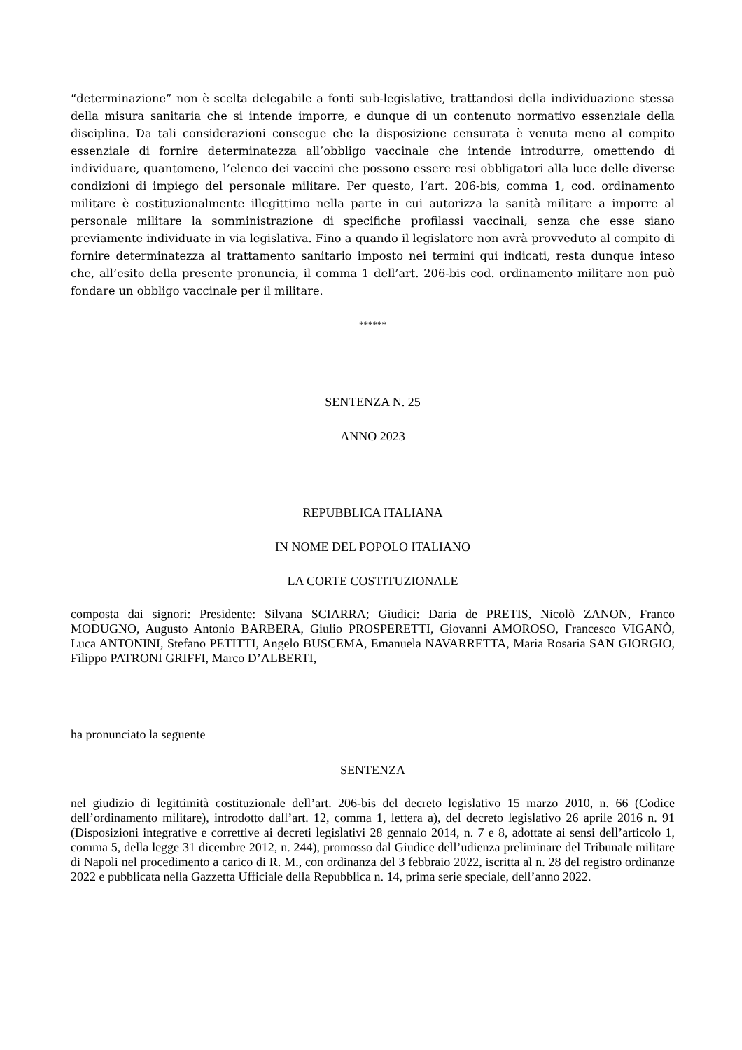“determinazione” non è scelta delegabile a fonti sub-legislative, trattandosi della individuazione stessa della misura sanitaria che si intende imporre, e dunque di un contenuto normativo essenziale della disciplina. Da tali considerazioni consegue che la disposizione censurata è venuta meno al compito essenziale di fornire determinatezza all’obbligo vaccinale che intende introdurre, omettendo di individuare, quantomeno, l’elenco dei vaccini che possono essere resi obbligatori alla luce delle diverse condizioni di impiego del personale militare. Per questo, l’art. 206-bis, comma 1, cod. ordinamento militare è costituzionalmente illegittimo nella parte in cui autorizza la sanità militare a imporre al personale militare la somministrazione di specifiche profilassi vaccinali, senza che esse siano previamente individuate in via legislativa. Fino a quando il legislatore non avrà provveduto al compito di fornire determinatezza al trattamento sanitario imposto nei termini qui indicati, resta dunque inteso che, all’esito della presente pronuncia, il comma 1 dell’art. 206-bis cod. ordinamento militare non può fondare un obbligo vaccinale per il militare.
******
SENTENZA N. 25
ANNO 2023
REPUBBLICA ITALIANA
IN NOME DEL POPOLO ITALIANO
LA CORTE COSTITUZIONALE
composta dai signori: Presidente: Silvana SCIARRA; Giudici: Daria de PRETIS, Nicolò ZANON, Franco MODUGNO, Augusto Antonio BARBERA, Giulio PROSPERETTI, Giovanni AMOROSO, Francesco VIGANÒ, Luca ANTONINI, Stefano PETITTI, Angelo BUSCEMA, Emanuela NAVARRETTA, Maria Rosaria SAN GIORGIO, Filippo PATRONI GRIFFI, Marco D’ALBERTI,
ha pronunciato la seguente
SENTENZA
nel giudizio di legittimità costituzionale dell’art. 206-bis del decreto legislativo 15 marzo 2010, n. 66 (Codice dell’ordinamento militare), introdotto dall’art. 12, comma 1, lettera a), del decreto legislativo 26 aprile 2016 n. 91 (Disposizioni integrative e correttive ai decreti legislativi 28 gennaio 2014, n. 7 e 8, adottate ai sensi dell’articolo 1, comma 5, della legge 31 dicembre 2012, n. 244), promosso dal Giudice dell’udienza preliminare del Tribunale militare di Napoli nel procedimento a carico di R. M., con ordinanza del 3 febbraio 2022, iscritta al n. 28 del registro ordinanze 2022 e pubblicata nella Gazzetta Ufficiale della Repubblica n. 14, prima serie speciale, dell’anno 2022.